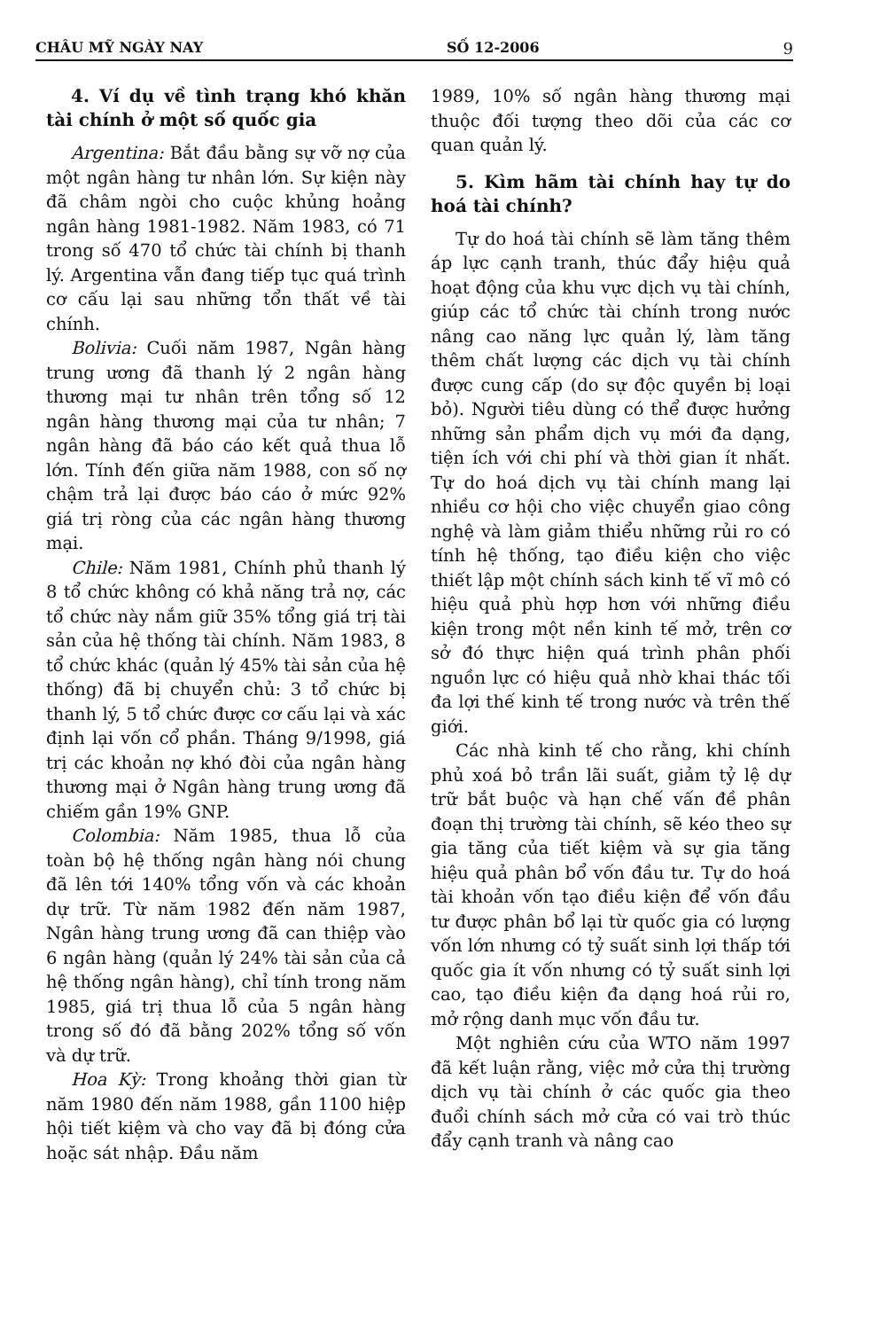CHÂU MỸ NGÀY NAY SỐ 12-2006 9
4. Ví dụ về tình trạng khó khăn tài chính ở một số quốc gia
Argentina: Bắt đầu bằng sự vỡ nợ của một ngân hàng tư nhân lớn. Sự kiện này đã châm ngòi cho cuộc khủng hoảng ngân hàng 1981-1982. Năm 1983, có 71 trong số 470 tổ chức tài chính bị thanh lý. Argentina vẫn đang tiếp tục quá trình cơ cấu lại sau những tổn thất về tài chính.
Bolivia: Cuối năm 1987, Ngân hàng trung ương đã thanh lý 2 ngân hàng thương mại tư nhân trên tổng số 12 ngân hàng thương mại của tư nhân; 7 ngân hàng đã báo cáo kết quả thua lỗ lớn. Tính đến giữa năm 1988, con số nợ chậm trả lại được báo cáo ở mức 92% giá trị ròng của các ngân hàng thương mại.
Chile: Năm 1981, Chính phủ thanh lý 8 tổ chức không có khả năng trả nợ, các tổ chức này nắm giữ 35% tổng giá trị tài sản của hệ thống tài chính. Năm 1983, 8 tổ chức khác (quản lý 45% tài sản của hệ thống) đã bị chuyển chủ: 3 tổ chức bị thanh lý, 5 tổ chức được cơ cấu lại và xác định lại vốn cổ phần. Tháng 9/1998, giá trị các khoản nợ khó đòi của ngân hàng thương mại ở Ngân hàng trung ương đã chiếm gần 19% GNP.
Colombia: Năm 1985, thua lỗ của toàn bộ hệ thống ngân hàng nói chung đã lên tới 140% tổng vốn và các khoản dự trữ. Từ năm 1982 đến năm 1987, Ngân hàng trung ương đã can thiệp vào 6 ngân hàng (quản lý 24% tài sản của cả hệ thống ngân hàng), chỉ tính trong năm 1985, giá trị thua lỗ của 5 ngân hàng trong số đó đã bằng 202% tổng số vốn và dự trữ.
Hoa Kỳ: Trong khoảng thời gian từ năm 1980 đến năm 1988, gần 1100 hiệp hội tiết kiệm và cho vay đã bị đóng cửa hoặc sát nhập. Đầu năm
1989, 10% số ngân hàng thương mại thuộc đối tượng theo dõi của các cơ quan quản lý.
5. Kìm hãm tài chính hay tự do hoá tài chính?
Tự do hoá tài chính sẽ làm tăng thêm áp lực cạnh tranh, thúc đẩy hiệu quả hoạt động của khu vực dịch vụ tài chính, giúp các tổ chức tài chính trong nước nâng cao năng lực quản lý, làm tăng thêm chất lượng các dịch vụ tài chính được cung cấp (do sự độc quyền bị loại bỏ). Người tiêu dùng có thể được hưởng những sản phẩm dịch vụ mới đa dạng, tiện ích với chi phí và thời gian ít nhất. Tự do hoá dịch vụ tài chính mang lại nhiều cơ hội cho việc chuyển giao công nghệ và làm giảm thiểu những rủi ro có tính hệ thống, tạo điều kiện cho việc thiết lập một chính sách kinh tế vĩ mô có hiệu quả phù hợp hơn với những điều kiện trong một nền kinh tế mở, trên cơ sở đó thực hiện quá trình phân phối nguồn lực có hiệu quả nhờ khai thác tối đa lợi thế kinh tế trong nước và trên thế giới.
Các nhà kinh tế cho rằng, khi chính phủ xoá bỏ trần lãi suất, giảm tỷ lệ dự trữ bắt buộc và hạn chế vấn đề phân đoạn thị trường tài chính, sẽ kéo theo sự gia tăng của tiết kiệm và sự gia tăng hiệu quả phân bổ vốn đầu tư. Tự do hoá tài khoản vốn tạo điều kiện để vốn đầu tư được phân bổ lại từ quốc gia có lượng vốn lớn nhưng có tỷ suất sinh lợi thấp tới quốc gia ít vốn nhưng có tỷ suất sinh lợi cao, tạo điều kiện đa dạng hoá rủi ro, mở rộng danh mục vốn đầu tư.
Một nghiên cứu của WTO năm 1997 đã kết luận rằng, việc mở cửa thị trường dịch vụ tài chính ở các quốc gia theo đuổi chính sách mở cửa có vai trò thúc đẩy cạnh tranh và nâng cao